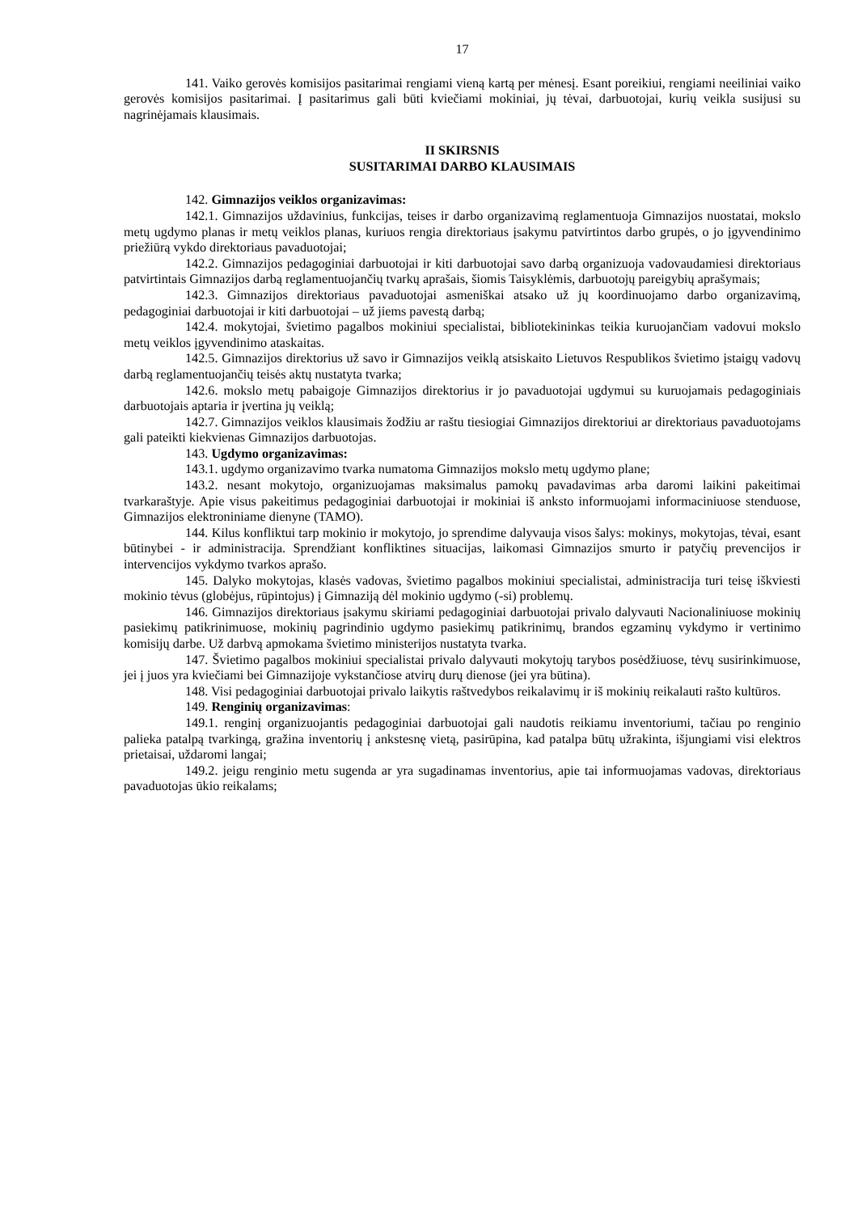17
141. Vaiko gerovės komisijos pasitarimai rengiami vieną kartą per mėnesį. Esant poreikiui, rengiami neeiliniai vaiko gerovės komisijos pasitarimai. Į pasitarimus gali būti kviečiami mokiniai, jų tėvai, darbuotojai, kurių veikla susijusi su nagrinėjamais klausimais.
II SKIRSNIS
SUSITARIMAI DARBO KLAUSIMAIS
142. Gimnazijos veiklos organizavimas:
142.1. Gimnazijos uždavinius, funkcijas, teises ir darbo organizavimą reglamentuoja Gimnazijos nuostatai, mokslo metų ugdymo planas ir metų veiklos planas, kuriuos rengia direktoriaus įsakymu patvirtintos darbo grupės, o jo įgyvendinimo priežiūrą vykdo direktoriaus pavaduotojai;
142.2. Gimnazijos pedagoginiai darbuotojai ir kiti darbuotojai savo darbą organizuoja vadovaudamiesi direktoriaus patvirtintais Gimnazijos darbą reglamentuojančių tvarkų aprašais, šiomis Taisyklėmis, darbuotojų pareigybių aprašymais;
142.3. Gimnazijos direktoriaus pavaduotojai asmeniškai atsako už jų koordinuojamo darbo organizavimą, pedagoginiai darbuotojai ir kiti darbuotojai – už jiems pavestą darbą;
142.4. mokytojai, švietimo pagalbos mokiniui specialistai, bibliotekininkas teikia kuruojančiam vadovui mokslo metų veiklos įgyvendinimo ataskaitas.
142.5. Gimnazijos direktorius už savo ir Gimnazijos veiklą atsiskaito Lietuvos Respublikos švietimo įstaigų vadovų darbą reglamentuojančių teisės aktų nustatyta tvarka;
142.6. mokslo metų pabaigoje Gimnazijos direktorius ir jo pavaduotojai ugdymui su kuruojamais pedagoginiais darbuotojais aptaria ir įvertina jų veiklą;
142.7. Gimnazijos veiklos klausimais žodžiu ar raštu tiesiogiai Gimnazijos direktoriui ar direktoriaus pavaduotojams gali pateikti kiekvienas Gimnazijos darbuotojas.
143. Ugdymo organizavimas:
143.1. ugdymo organizavimo tvarka numatoma Gimnazijos mokslo metų ugdymo plane;
143.2. nesant mokytojo, organizuojamas maksimalus pamokų pavadavimas arba daromi laikini pakeitimai tvarkaraštyje. Apie visus pakeitimus pedagoginiai darbuotojai ir mokiniai iš anksto informuojami informaciniuose stenduose, Gimnazijos elektroniniame dienyne (TAMO).
144. Kilus konfliktui tarp mokinio ir mokytojo, jo sprendime dalyvauja visos šalys: mokinys, mokytojas, tėvai, esant būtinybei - ir administracija. Sprendžiant konfliktines situacijas, laikomasi Gimnazijos smurto ir patyčių prevencijos ir intervencijos vykdymo tvarkos aprašo.
145. Dalyko mokytojas, klasės vadovas, švietimo pagalbos mokiniui specialistai, administracija turi teisę iškviesti mokinio tėvus (globėjus, rūpintojus) į Gimnaziją dėl mokinio ugdymo (-si) problemų.
146. Gimnazijos direktoriaus įsakymu skiriami pedagoginiai darbuotojai privalo dalyvauti Nacionaliniuose mokinių pasiekimų patikrinimuose, mokinių pagrindinio ugdymo pasiekimų patikrinimų, brandos egzaminų vykdymo ir vertinimo komisijų darbe. Už darbvą apmokama švietimo ministerijos nustatyta tvarka.
147. Švietimo pagalbos mokiniui specialistai privalo dalyvauti mokytojų tarybos posėdžiuose, tėvų susirinkimuose, jei į juos yra kviečiami bei Gimnazijoje vykstančiose atvirų durų dienose (jei yra būtina).
148. Visi pedagoginiai darbuotojai privalo laikytis raštvedybos reikalavimų ir iš mokinių reikalauti rašto kultūros.
149. Renginių organizavimas:
149.1. renginį organizuojantis pedagoginiai darbuotojai gali naudotis reikiamu inventoriumi, tačiau po renginio palieka patalpą tvarkingą, gražina inventorių į ankstesnę vietą, pasirūpina, kad patalpa būtų užrakinta, išjungiami visi elektros prietaisai, uždaromi langai;
149.2. jeigu renginio metu sugenda ar yra sugadinamas inventorius, apie tai informuojamas vadovas, direktoriaus pavaduotojas ūkio reikalams;